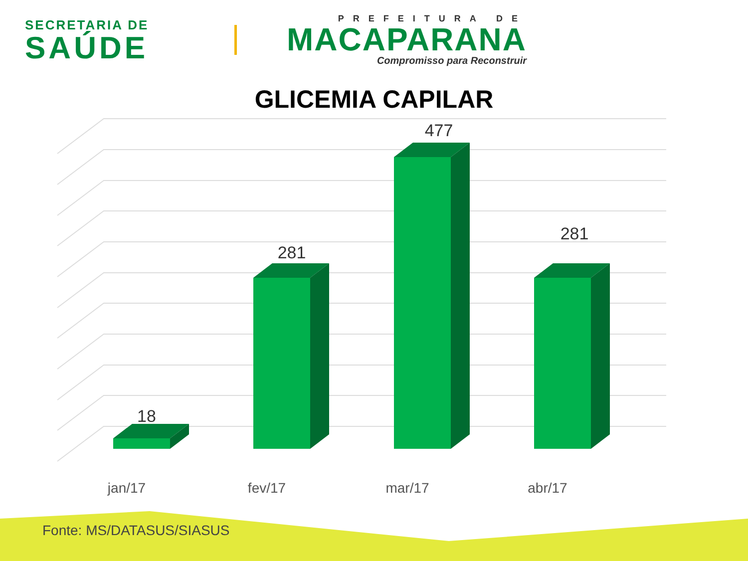SECRETARIA DE
SAÚDE
PREFEITURA DE
MACAPARANA
Compromisso para Reconstruir
GLICEMIA CAPILAR
18
281
477
281
jan/17
fev/17
mar/17
abr/17
Fonte: MS/DATASUS/SIASUS